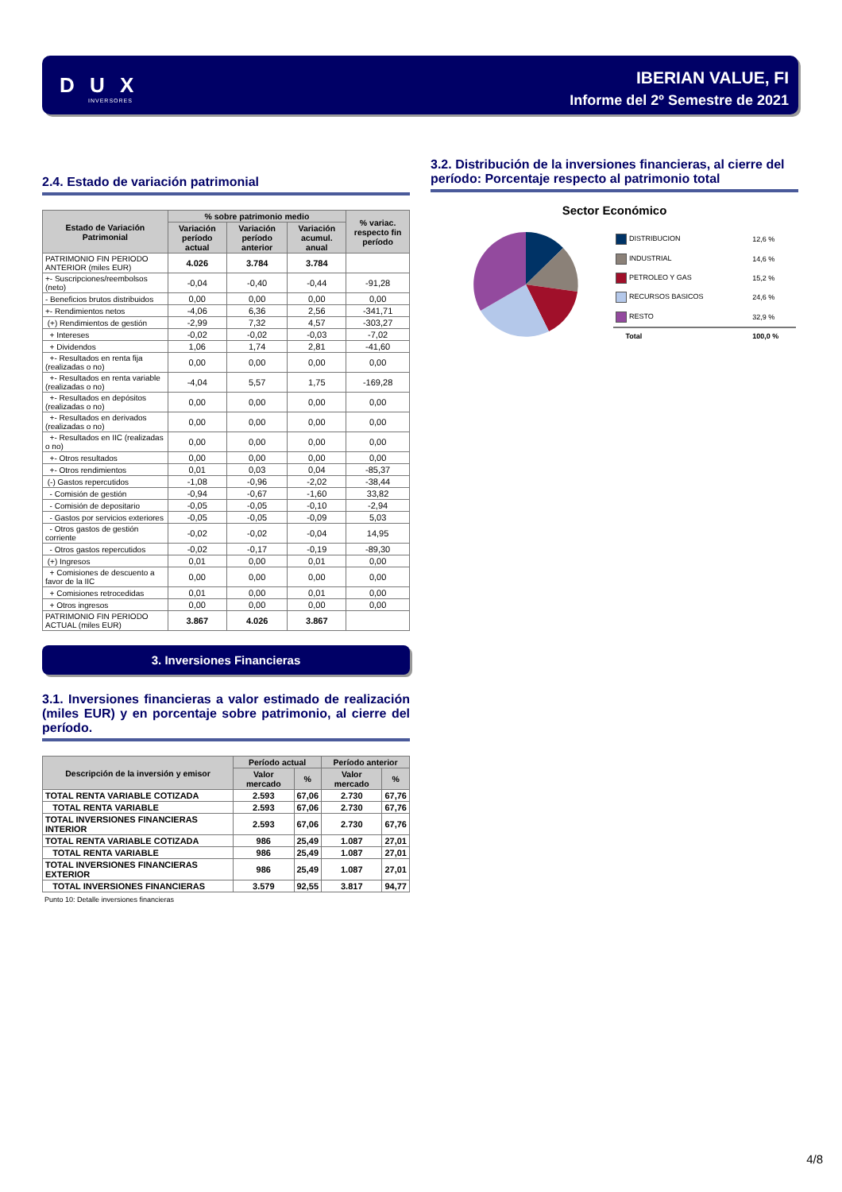D U X
INVERSORES
IBERIAN VALUE, FI
Informe del 2º Semestre de 2021
2.4. Estado de variación patrimonial
| Estado de Variación Patrimonial | % sobre patrimonio medio | | | % variac. respecto fin período |
| --- | --- | --- | --- | --- |
| | Variación período actual | Variación período anterior | Variación acumul. anual | |
| PATRIMONIO FIN PERIODO ANTERIOR (miles EUR) | 4.026 | 3.784 | 3.784 | |
| +- Suscripciones/reembolsos (neto) | -0,04 | -0,40 | -0,44 | -91,28 |
| - Beneficios brutos distribuidos | 0,00 | 0,00 | 0,00 | 0,00 |
| +- Rendimientos netos | -4,06 | 6,36 | 2,56 | -341,71 |
| (+) Rendimientos de gestión | -2,99 | 7,32 | 4,57 | -303,27 |
| + Intereses | -0,02 | -0,02 | -0,03 | -7,02 |
| + Dividendos | 1,06 | 1,74 | 2,81 | -41,60 |
| +- Resultados en renta fija (realizadas o no) | 0,00 | 0,00 | 0,00 | 0,00 |
| +- Resultados en renta variable (realizadas o no) | -4,04 | 5,57 | 1,75 | -169,28 |
| +- Resultados en depósitos (realizadas o no) | 0,00 | 0,00 | 0,00 | 0,00 |
| +- Resultados en derivados (realizadas o no) | 0,00 | 0,00 | 0,00 | 0,00 |
| +- Resultados en IIC (realizadas o no) | 0,00 | 0,00 | 0,00 | 0,00 |
| +- Otros resultados | 0,00 | 0,00 | 0,00 | 0,00 |
| +- Otros rendimientos | 0,01 | 0,03 | 0,04 | -85,37 |
| (-) Gastos repercutidos | -1,08 | -0,96 | -2,02 | -38,44 |
| - Comisión de gestión | -0,94 | -0,67 | -1,60 | 33,82 |
| - Comisión de depositario | -0,05 | -0,05 | -0,10 | -2,94 |
| - Gastos por servicios exteriores | -0,05 | -0,05 | -0,09 | 5,03 |
| - Otros gastos de gestión corriente | -0,02 | -0,02 | -0,04 | 14,95 |
| - Otros gastos repercutidos | -0,02 | -0,17 | -0,19 | -89,30 |
| (+) Ingresos | 0,01 | 0,00 | 0,01 | 0,00 |
| + Comisiones de descuento a favor de la IIC | 0,00 | 0,00 | 0,00 | 0,00 |
| + Comisiones retrocedidas | 0,01 | 0,00 | 0,01 | 0,00 |
| + Otros ingresos | 0,00 | 0,00 | 0,00 | 0,00 |
| PATRIMONIO FIN PERIODO ACTUAL (miles EUR) | 3.867 | 4.026 | 3.867 | |
3. Inversiones Financieras
3.1. Inversiones financieras a valor estimado de realización (miles EUR) y en porcentaje sobre patrimonio, al cierre del período.
| Descripción de la inversión y emisor | Período actual | | Período anterior | |
| --- | --- | --- | --- | --- |
| | Valor mercado | % | Valor mercado | % |
| TOTAL RENTA VARIABLE COTIZADA | 2.593 | 67,06 | 2.730 | 67,76 |
| TOTAL RENTA VARIABLE | 2.593 | 67,06 | 2.730 | 67,76 |
| TOTAL INVERSIONES FINANCIERAS INTERIOR | 2.593 | 67,06 | 2.730 | 67,76 |
| TOTAL RENTA VARIABLE COTIZADA | 986 | 25,49 | 1.087 | 27,01 |
| TOTAL RENTA VARIABLE | 986 | 25,49 | 1.087 | 27,01 |
| TOTAL INVERSIONES FINANCIERAS EXTERIOR | 986 | 25,49 | 1.087 | 27,01 |
| TOTAL INVERSIONES FINANCIERAS | 3.579 | 92,55 | 3.817 | 94,77 |
Punto 10: Detalle inversiones financieras
3.2. Distribución de la inversiones financieras, al cierre del período: Porcentaje respecto al patrimonio total
Sector Económico
| DISTRIBUCION | 12,6 % |
| INDUSTRIAL | 14,6 % |
| PETROLEO Y GAS | 15,2 % |
| RECURSOS BASICOS | 24,6 % |
| RESTO | 32,9 % |
| Total | 100,0 % |
4/8